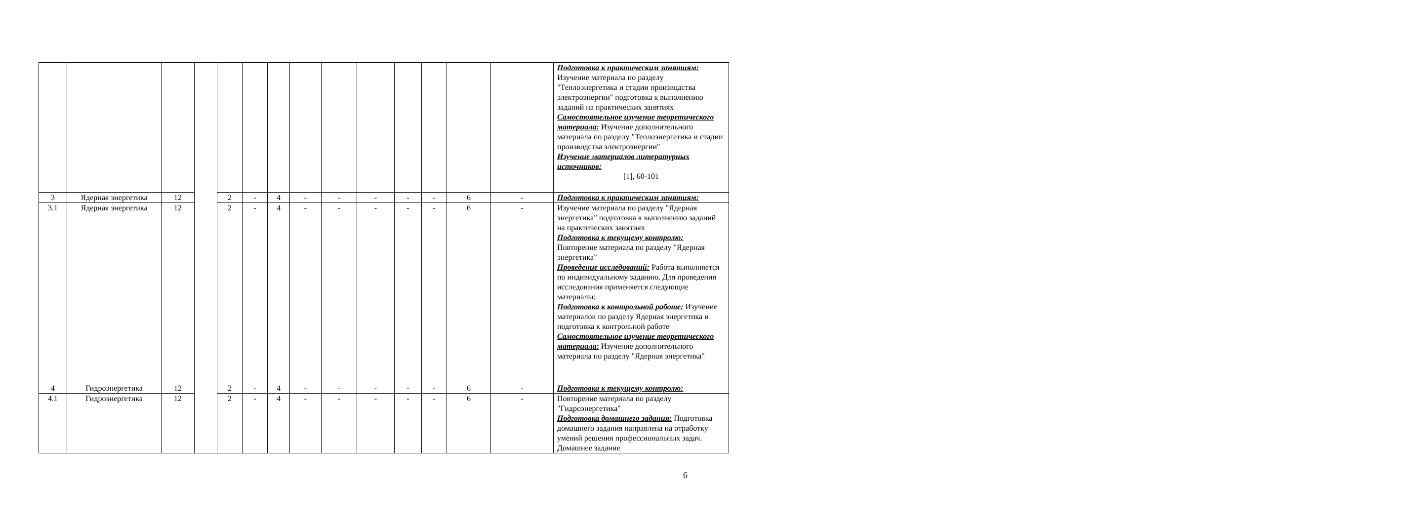| | | | | | | | | | | | | | | Подготовка к практическим занятиям: Изучение материала по разделу "Теплоэнергетика и стадии производства электроэнергии" подготовка к выполнению заданий на практических занятиях Самостоятельное изучение теоретического материала: Изучение дополнительного материала по разделу "Теплоэнергетика и стадии производства электроэнергии" Изучение материалов литературных источников: [1], 60-101 |
| 3 | Ядерная энергетика | 12 | | 2 | - | 4 | - | - | - | - | - | 6 | - | Подготовка к практическим занятиям: |
| 3.1 | Ядерная энергетика | 12 | | 2 | - | 4 | - | - | - | - | - | 6 | - | Изучение материала по разделу "Ядерная энергетика" подготовка к выполнению заданий на практических занятиях Подготовка к текущему контролю: Повторение материала по разделу "Ядерная энергетика" Проведение исследований: Работа выполняется по индивидуальному заданию. Для проведения исследования применяется следующие материалы: Подготовка к контрольной работе: Изучение материалов по разделу Ядерная энергетика и подготовка к контрольной работе Самостоятельное изучение теоретического материала: Изучение дополнительного материала по разделу "Ядерная энергетика" |
| 4 | Гидроэнергетика | 12 | | 2 | - | 4 | - | - | - | - | - | 6 | - | Подготовка к текущему контролю: |
| 4.1 | Гидроэнергетика | 12 | | 2 | - | 4 | - | - | - | - | - | 6 | - | Повторение материала по разделу "Гидроэнергетика" Подготовка домашнего задания: Подготовка домашнего задания направлена на отработку умений решения профессиональных задач. Домашнее задание |
6